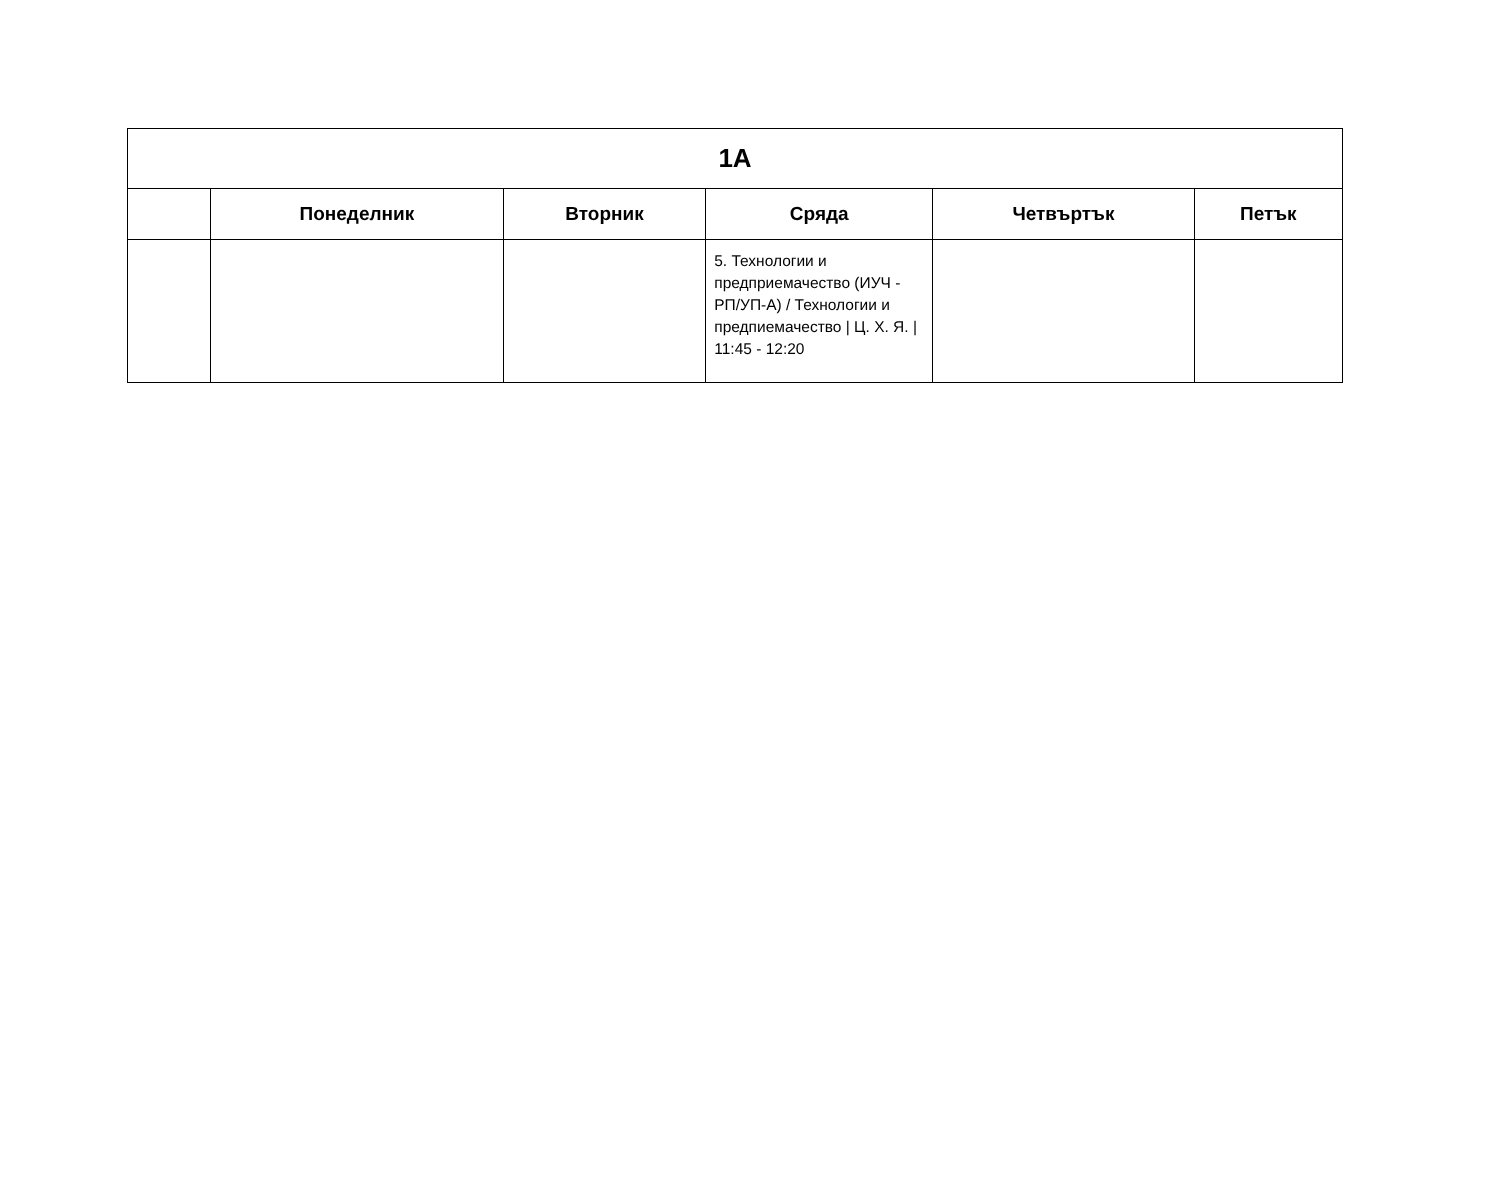| 1А | | | | | |
| --- | --- | --- | --- | --- | --- |
| | Понеделник | Вторник | Сряда | Четвъртък | Петък |
| | | | 5. Технологии и предприемачество (ИУЧ - РП/УП-А) / Технологии и предпиемачество / Ц. Х. Я. / 11:45 - 12:20 | | |